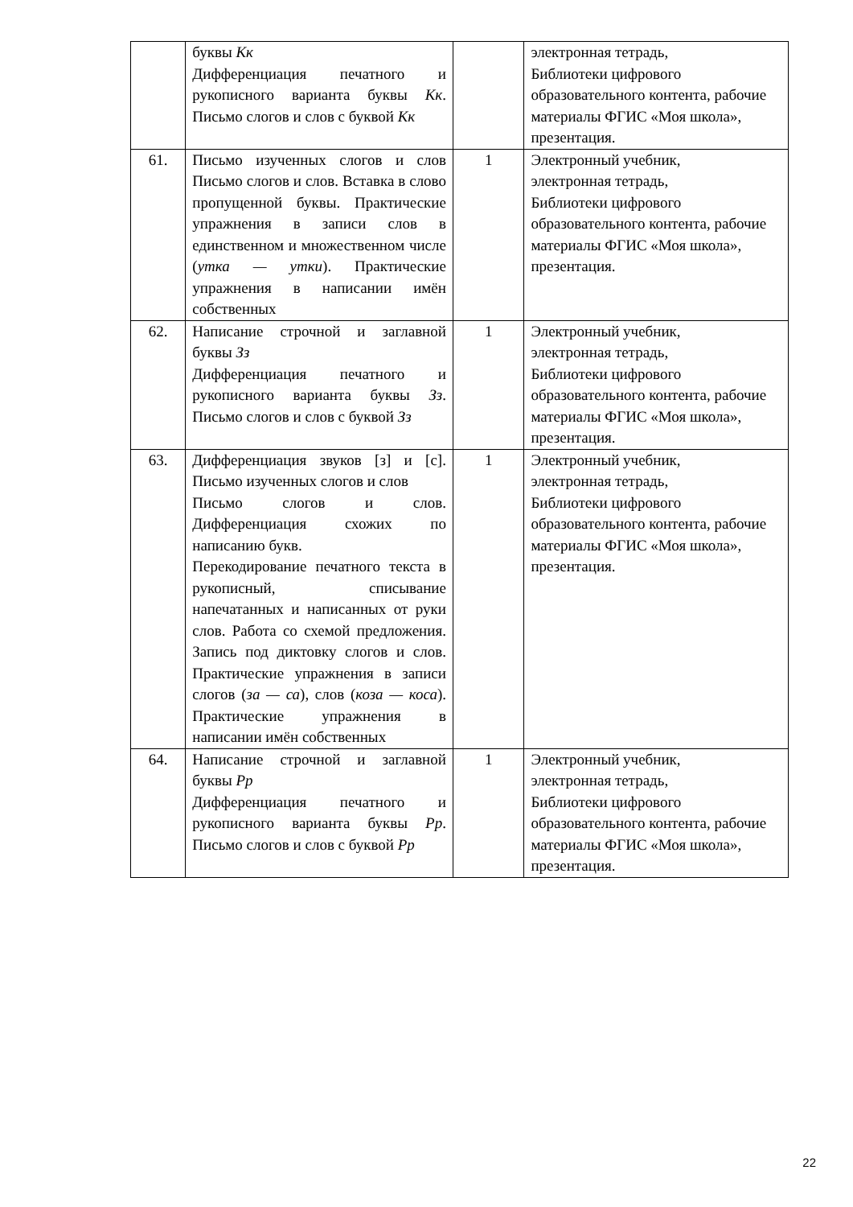| | буквы Кк Дифференциация печатного и рукописного варианта буквы Кк . Письмо слогов и слов с буквой Кк | | электронная тетрадь, Библиотеки цифрового образовательного контента, рабочие материалы ФГИС «Моя школа», презентация. |
| 61. | Письмо изученных слогов и слов Письмо слогов и слов. Вставка в слово пропущенной буквы. Практические упражнения в записи слов в единственном и множественном числе ( утка — утки ). Практические упражнения в написании имён собственных | 1 | Электронный учебник, электронная тетрадь, Библиотеки цифрового образовательного контента, рабочие материалы ФГИС «Моя школа», презентация. |
| 62. | Написание строчной и заглавной буквы Зз Дифференциация печатного и рукописного варианта буквы Зз . Письмо слогов и слов с буквой Зз | 1 | Электронный учебник, электронная тетрадь, Библиотеки цифрового образовательного контента, рабочие материалы ФГИС «Моя школа», презентация. |
| 63. | Дифференциация звуков [з] и [с]. Письмо изученных слогов и слов Письмо слогов и слов. Дифференциация схожих по написанию букв. Перекодирование печатного текста в рукописный, списывание напечатанных и написанных от руки слов. Работа со схемой предложения. Запись под диктовку слогов и слов. Практические упражнения в записи слогов ( за — са ), слов ( коза — коса ). Практические упражнения в написании имён собственных | 1 | Электронный учебник, электронная тетрадь, Библиотеки цифрового образовательного контента, рабочие материалы ФГИС «Моя школа», презентация. |
| 64. | Написание строчной и заглавной буквы Рр Дифференциация печатного и рукописного варианта буквы Рр . Письмо слогов и слов с буквой Рр | 1 | Электронный учебник, электронная тетрадь, Библиотеки цифрового образовательного контента, рабочие материалы ФГИС «Моя школа», презентация. |
22